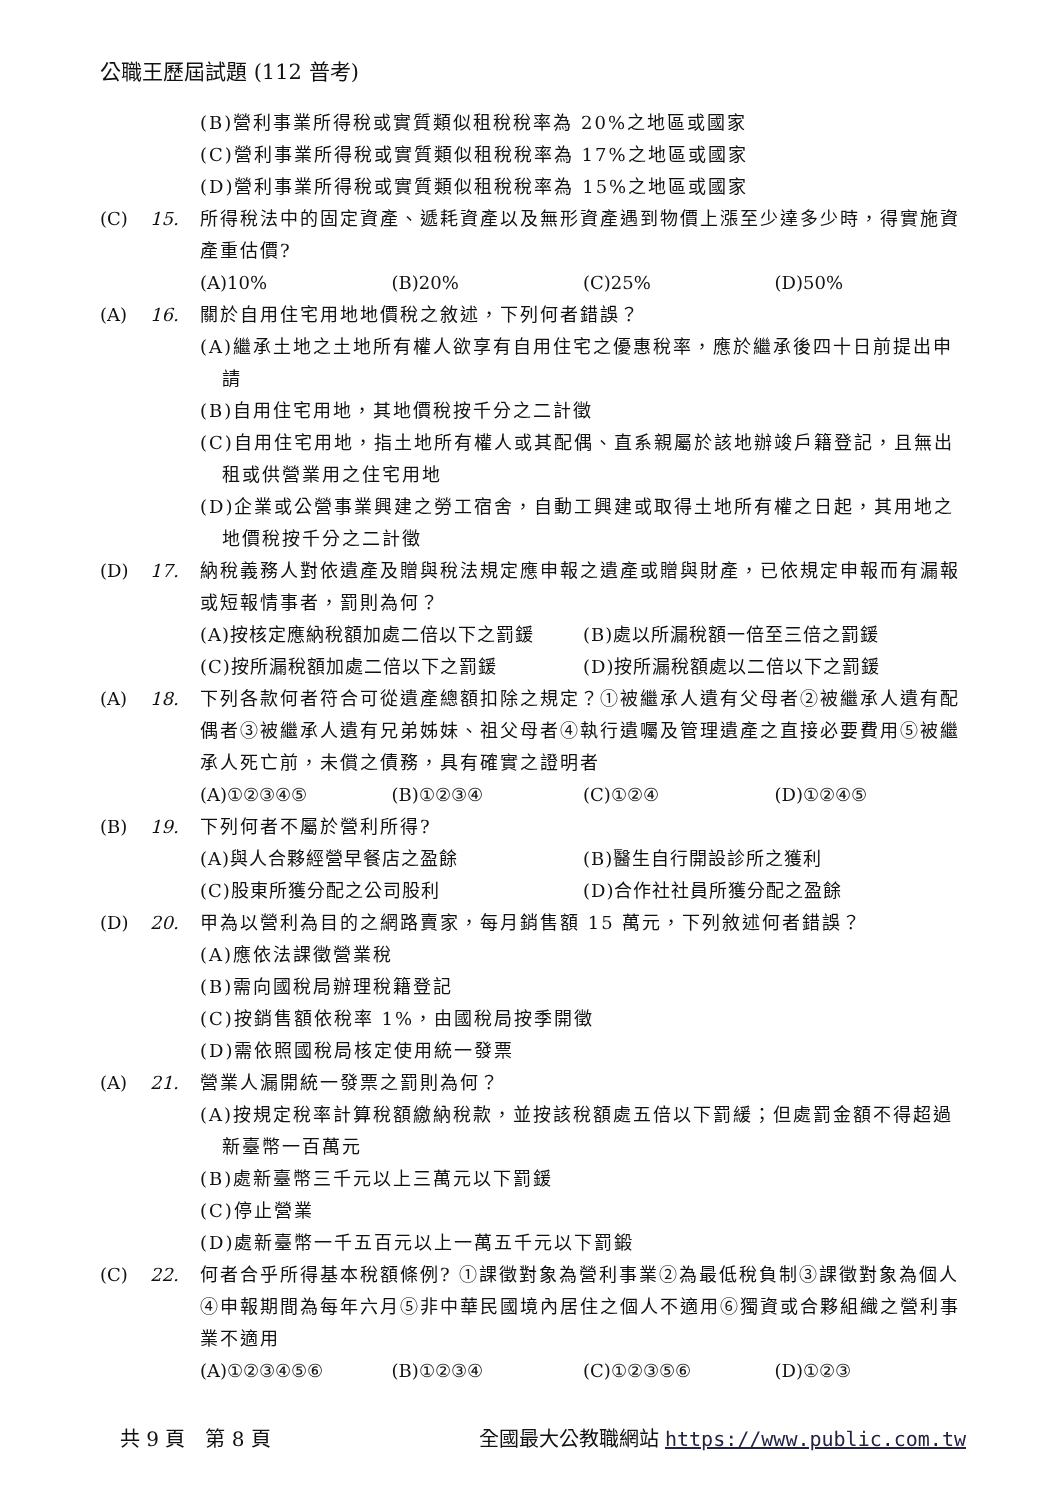公職王歷屆試題 (112 普考)
(B)營利事業所得稅或實質類似租稅稅率為 20%之地區或國家
(C)營利事業所得稅或實質類似租稅稅率為 17%之地區或國家
(D)營利事業所得稅或實質類似租稅稅率為 15%之地區或國家
(C) 15. 所得稅法中的固定資產、遞耗資產以及無形資產遇到物價上漲至少達多少時，得實施資產重估價?
(A)10% (B)20% (C)25% (D)50%
(A) 16. 關於自用住宅用地地價稅之敘述，下列何者錯誤？
(A)繼承土地之土地所有權人欲享有自用住宅之優惠稅率，應於繼承後四十日前提出申請
(B)自用住宅用地，其地價稅按千分之二計徵
(C)自用住宅用地，指土地所有權人或其配偶、直系親屬於該地辦竣戶籍登記，且無出租或供營業用之住宅用地
(D)企業或公營事業興建之勞工宿舍，自動工興建或取得土地所有權之日起，其用地之地價稅按千分之二計徵
(D) 17. 納稅義務人對依遺產及贈與稅法規定應申報之遺產或贈與財產，已依規定申報而有漏報或短報情事者，罰則為何？
(A)按核定應納稅額加處二倍以下之罰鍰 (B)處以所漏稅額一倍至三倍之罰鍰
(C)按所漏稅額加處二倍以下之罰鍰 (D)按所漏稅額處以二倍以下之罰鍰
(A) 18. 下列各款何者符合可從遺產總額扣除之規定？①被繼承人遺有父母者②被繼承人遺有配偶者③被繼承人遺有兄弟姊妹、祖父母者④執行遺囑及管理遺產之直接必要費用⑤被繼承人死亡前，未償之債務，具有確實之證明者
(A)①②③④⑤ (B)①②③④ (C)①②④ (D)①②④⑤
(B) 19. 下列何者不屬於營利所得?
(A)與人合夥經營早餐店之盈餘 (B)醫生自行開設診所之獲利
(C)股東所獲分配之公司股利 (D)合作社社員所獲分配之盈餘
(D) 20. 甲為以營利為目的之網路賣家，每月銷售額 15 萬元，下列敘述何者錯誤？
(A)應依法課徵營業稅
(B)需向國稅局辦理稅籍登記
(C)按銷售額依稅率 1%，由國稅局按季開徵
(D)需依照國稅局核定使用統一發票
(A) 21. 營業人漏開統一發票之罰則為何？
(A)按規定稅率計算稅額繳納稅款，並按該稅額處五倍以下罰緩；但處罰金額不得超過新臺幣一百萬元
(B)處新臺幣三千元以上三萬元以下罰鍰
(C)停止營業
(D)處新臺幣一千五百元以上一萬五千元以下罰鍛
(C) 22. 何者合乎所得基本稅額條例? ①課徵對象為營利事業②為最低稅負制③課徵對象為個人④申報期間為每年六月⑤非中華民國境內居住之個人不適用⑥獨資或合夥組織之營利事業不適用
(A)①②③④⑤⑥ (B)①②③④ (C)①②③⑤⑥ (D)①②③
共 9 頁　第 8 頁 全國最大公教職網站 https://www.public.com.tw